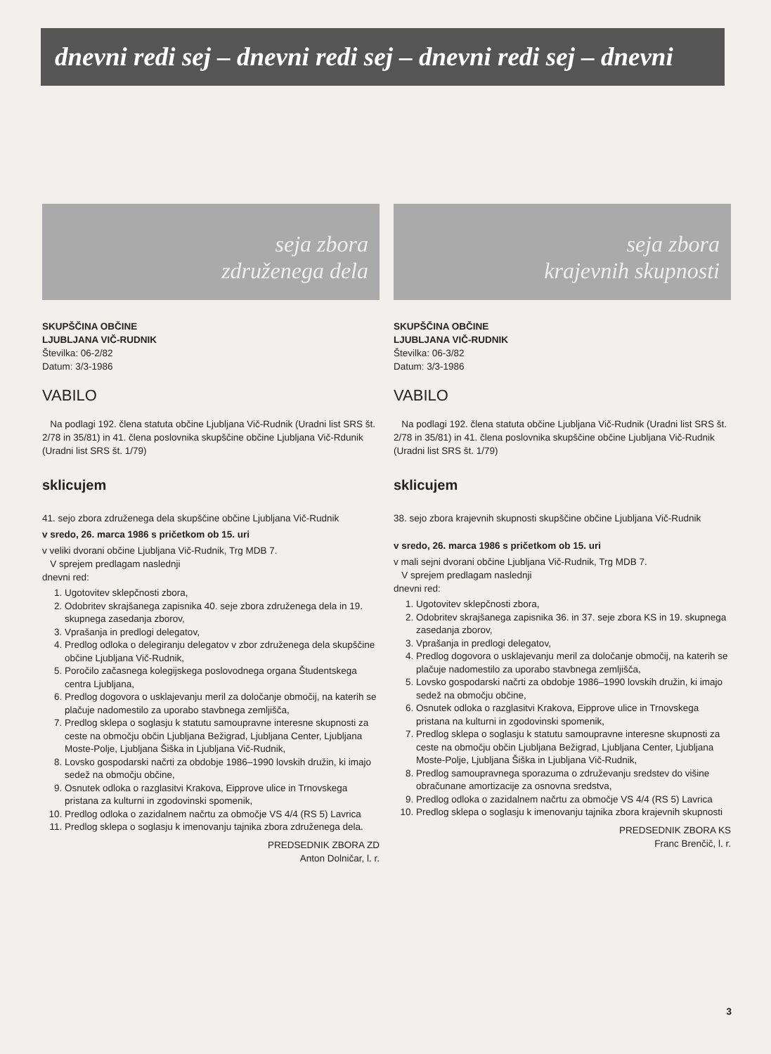dnevni redi sej – dnevni redi sej – dnevni redi sej – dnevni
seja zbora
združenega dela
SKUPŠČINA OBČINE
LJUBLJANA VIČ-RUDNIK
Številka: 06-2/82
Datum: 3/3-1986
VABILO
Na podlagi 192. člena statuta občine Ljubljana Vič-Rudnik (Uradni list SRS št. 2/78 in 35/81) in 41. člena poslovnika skupščine občine Ljubljana Vič-Rdunik (Uradni list SRS št. 1/79)
sklicujem
41. sejo zbora združenega dela skupščine občine Ljubljana Vič-Rudnik
v sredo, 26. marca 1986 s pričetkom ob 15. uri
v veliki dvorani občine Ljubljana Vič-Rudnik, Trg MDB 7.
V sprejem predlagam naslednji
dnevni red:
1. Ugotovitev sklepčnosti zbora,
2. Odobritev skrajšanega zapisnika 40. seje zbora združenega dela in 19. skupnega zasedanja zborov,
3. Vprašanja in predlogi delegatov,
4. Predlog odloka o delegiranju delegatov v zbor združenega dela skupščine občine Ljubljana Vič-Rudnik,
5. Poročilo začasnega kolegijskega poslovodnega organa Študentskega centra Ljubljana,
6. Predlog dogovora o usklajevanju meril za določanje območij, na katerih se plačuje nadomestilo za uporabo stavbnega zemljišča,
7. Predlog sklepa o soglasju k statutu samoupravne interesne skupnosti za ceste na območju občin Ljubljana Bežigrad, Ljubljana Center, Ljubljana Moste-Polje, Ljubljana Šiška in Ljubljana Vič-Rudnik,
8. Lovsko gospodarski načrti za obdobje 1986–1990 lovskih družin, ki imajo sedež na območju občine,
9. Osnutek odloka o razglasitvi Krakova, Eipprove ulice in Trnovskega pristana za kulturni in zgodovinski spomenik,
10. Predlog odloka o zazidalnem načrtu za območje VS 4/4 (RS 5) Lavrica
11. Predlog sklepa o soglasju k imenovanju tajnika zbora združenega dela.
PREDSEDNIK ZBORA ZD
Anton Dolničar, l. r.
seja zbora
krajevnih skupnosti
SKUPŠČINA OBČINE
LJUBLJANA VIČ-RUDNIK
Številka: 06-3/82
Datum: 3/3-1986
VABILO
Na podlagi 192. člena statuta občine Ljubljana Vič-Rudnik (Uradni list SRS št. 2/78 in 35/81) in 41. člena poslovnika skupščine občine Ljubljana Vič-Rudnik (Uradni list SRS št. 1/79)
sklicujem
38. sejo zbora krajevnih skupnosti skupščine občine Ljubljana Vič-Rudnik
v sredo, 26. marca 1986 s pričetkom ob 15. uri
v mali sejni dvorani občine Ljubljana Vič-Rudnik, Trg MDB 7.
V sprejem predlagam naslednji
dnevni red:
1. Ugotovitev sklepčnosti zbora,
2. Odobritev skrajšanega zapisnika 36. in 37. seje zbora KS in 19. skupnega zasedanja zborov,
3. Vprašanja in predlogi delegatov,
4. Predlog dogovora o usklajevanju meril za določanje območij, na katerih se plačuje nadomestilo za uporabo stavbnega zemljišča,
5. Lovsko gospodarski načrti za obdobje 1986–1990 lovskih družin, ki imajo sedež na območju občine,
6. Osnutek odloka o razglasitvi Krakova, Eipprove ulice in Trnovskega pristana na kulturni in zgodovinski spomenik,
7. Predlog sklepa o soglasju k statutu samoupravne interesne skupnosti za ceste na območju občin Ljubljana Bežigrad, Ljubljana Center, Ljubljana Moste-Polje, Ljubljana Šiška in Ljubljana Vič-Rudnik,
8. Predlog samoupravnega sporazuma o združevanju sredstev do višine obračunane amortizacije za osnovna sredstva,
9. Predlog odloka o zazidalnem načrtu za območje VS 4/4 (RS 5) Lavrica
10. Predlog sklepa o soglasju k imenovanju tajnika zbora krajevnih skupnosti
PREDSEDNIK ZBORA KS
Franc Brenčič, l. r.
3